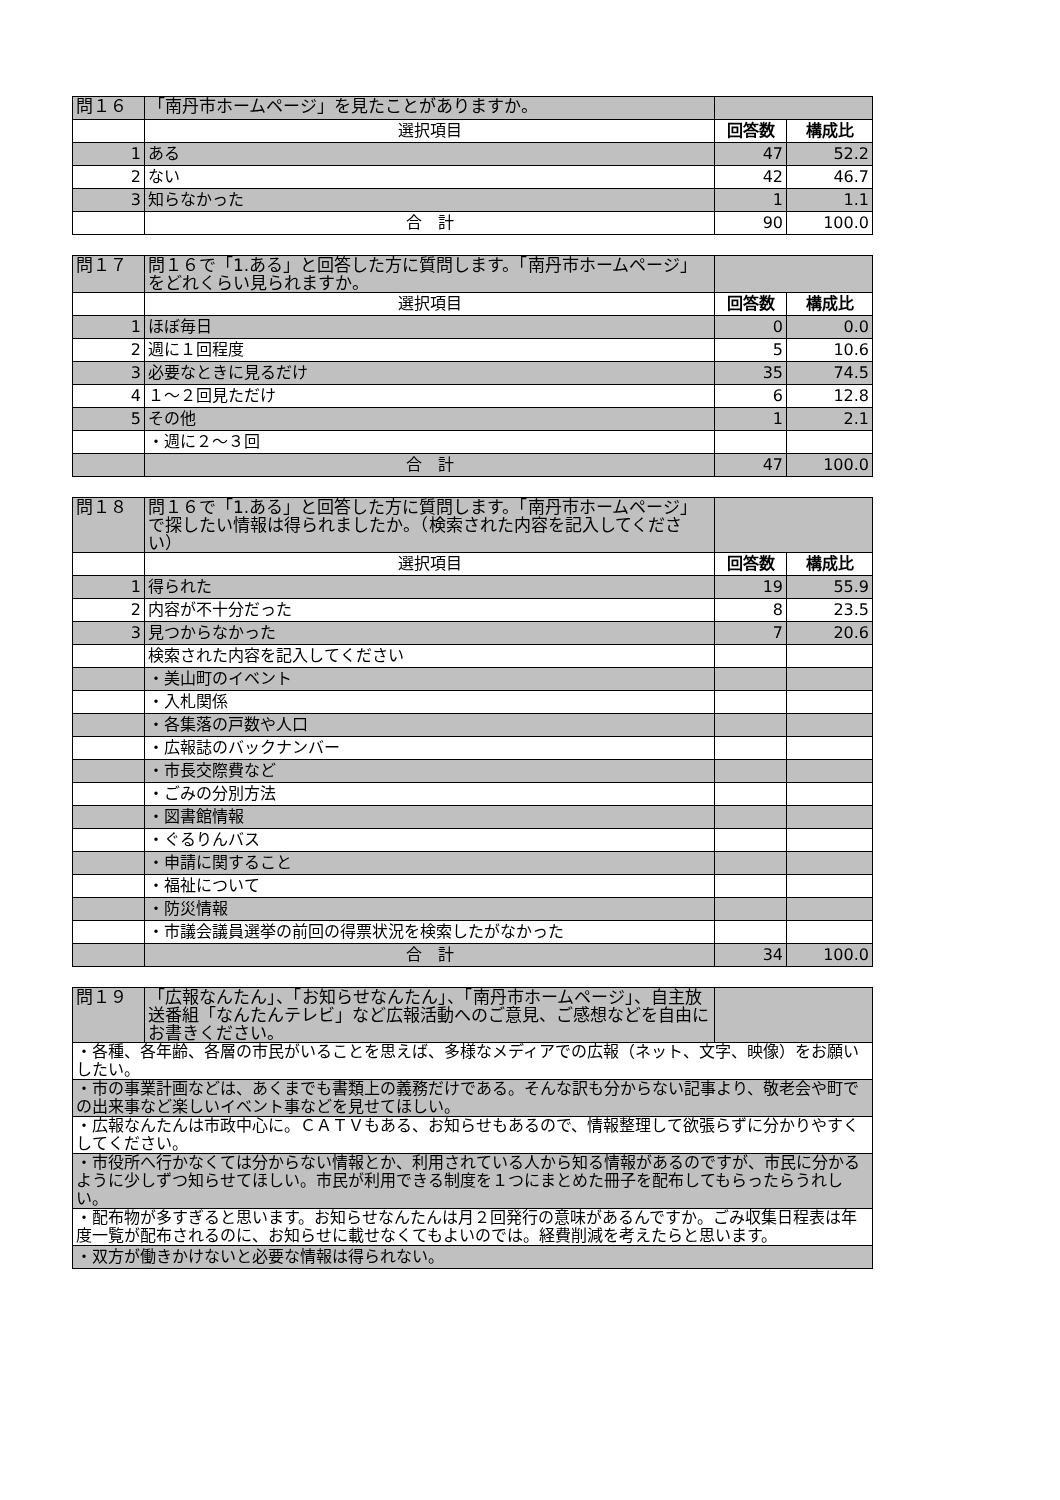| 問１６ | 「南丹市ホームページ」を見たことがありますか。 | | |
| | 選択項目 | 回答数 | 構成比 |
| 1 | ある | 47 | 52.2 |
| 2 | ない | 42 | 46.7 |
| 3 | 知らなかった | 1 | 1.1 |
| | 合 計 | 90 | 100.0 |
| 問１７ | 問１６で「1.ある」と回答した方に質問します。「南丹市ホームページ」をどれくらい見られますか。 | | |
| | 選択項目 | 回答数 | 構成比 |
| 1 | ほぼ毎日 | 0 | 0.0 |
| 2 | 週に１回程度 | 5 | 10.6 |
| 3 | 必要なときに見るだけ | 35 | 74.5 |
| 4 | １～２回見ただけ | 6 | 12.8 |
| 5 | その他 | 1 | 2.1 |
| | ・週に２～３回 | | |
| | 合 計 | 47 | 100.0 |
| 問１８ | 問１６で「1.ある」と回答した方に質問します。「南丹市ホームページ」で探したい情報は得られましたか。（検索された内容を記入してください） | | |
| | 選択項目 | 回答数 | 構成比 |
| 1 | 得られた | 19 | 55.9 |
| 2 | 内容が不十分だった | 8 | 23.5 |
| 3 | 見つからなかった | 7 | 20.6 |
| | 検索された内容を記入してください | | |
| | ・美山町のイベント | | |
| | ・入札関係 | | |
| | ・各集落の戸数や人口 | | |
| | ・広報誌のバックナンバー | | |
| | ・市長交際費など | | |
| | ・ごみの分別方法 | | |
| | ・図書館情報 | | |
| | ・ぐるりんバス | | |
| | ・申請に関すること | | |
| | ・福祉について | | |
| | ・防災情報 | | |
| | ・市議会議員選挙の前回の得票状況を検索したがなかった | | |
| | 合 計 | 34 | 100.0 |
| 問１９ | 「広報なんたん」、「お知らせなんたん」、「南丹市ホームページ」、自主放送番組「なんたんテレビ」など広報活動へのご意見、ご感想などを自由にお書きください。 | |
| ・各種、各年齢、各層の市民がいることを思えば、多様なメディアでの広報（ネット、文字、映像）をお願いしたい。 | | |
| ・市の事業計画などは、あくまでも書類上の義務だけである。そんな訳も分からない記事より、敬老会や町での出来事など楽しいイベント事などを見せてほしい。 | | |
| ・広報なんたんは市政中心に。ＣＡＴＶもある、お知らせもあるので、情報整理して欲張らずに分かりやすくしてください。 | | |
| ・市役所へ行かなくては分からない情報とか、利用されている人から知る情報があるのですが、市民に分かるように少しずつ知らせてほしい。市民が利用できる制度を１つにまとめた冊子を配布してもらったらうれしい。 | | |
| ・配布物が多すぎると思います。お知らせなんたんは月２回発行の意味があるんですか。ごみ収集日程表は年度一覧が配布されるのに、お知らせに載せなくてもよいのでは。経費削減を考えたらと思います。 | | |
| ・双方が働きかけないと必要な情報は得られない。 | | |